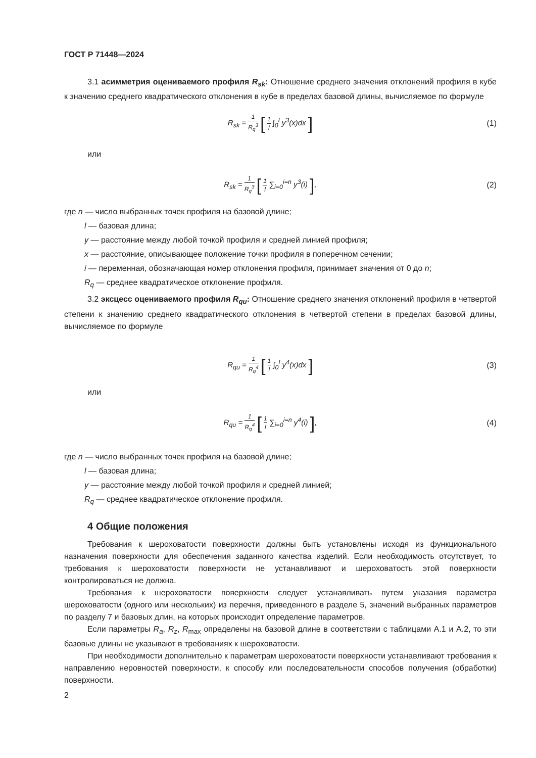ГОСТ Р 71448—2024
3.1 асимметрия оцениваемого профиля R<sub>sk</sub>: Отношение среднего значения отклонений профиля в кубе к значению среднего квадратического отклонения в кубе в пределах базовой длины, вычисляемое по формуле
R<sub>sk</sub> = 1 R<sub>q</sub><sup>3</sup> [ 1 l ∫<sub>0</sub><sup>l</sup> y<sup>3</sup>(x)dx ]
(1)
или
R<sub>sk</sub> = 1 R<sub>q</sub><sup>3</sup> [ 1 l ∑<sub>i=0</sub><sup>i=n</sup> y<sup>3</sup>(i) ],
(2)
где n — число выбранных точек профиля на базовой длине;
l — базовая длина;
y — расстояние между любой точкой профиля и средней линией профиля;
x — расстояние, описывающее положение точки профиля в поперечном сечении;
i — переменная, обозначающая номер отклонения профиля, принимает значения от 0 до n;
R<sub>q</sub> — среднее квадратическое отклонение профиля.
3.2 эксцесс оцениваемого профиля R<sub>qu</sub>: Отношение среднего значения отклонений профиля в четвертой степени к значению среднего квадратического отклонения в четвертой степени в пределах базовой длины, вычисляемое по формуле
R<sub>qu</sub> = 1 R<sub>q</sub><sup>4</sup> [ 1 l ∫<sub>0</sub><sup>l</sup> y<sup>4</sup>(x)dx ]
(3)
или
R<sub>qu</sub> = 1 R<sub>q</sub><sup>4</sup> [ 1 l ∑<sub>i=0</sub><sup>i=n</sup> y<sup>4</sup>(i) ],
(4)
где n — число выбранных точек профиля на базовой длине;
l — базовая длина;
y — расстояние между любой точкой профиля и средней линией;
R<sub>q</sub> — среднее квадратическое отклонение профиля.
4 Общие положения
Требования к шероховатости поверхности должны быть установлены исходя из функционального назначения поверхности для обеспечения заданного качества изделий. Если необходимость отсутствует, то требования к шероховатости поверхности не устанавливают и шероховатость этой поверхности контролироваться не должна.
Требования к шероховатости поверхности следует устанавливать путем указания параметра шероховатости (одного или нескольких) из перечня, приведенного в разделе 5, значений выбранных параметров по разделу 7 и базовых длин, на которых происходит определение параметров.
Если параметры R<sub>a</sub>, R<sub>z</sub>, R<sub>max</sub> определены на базовой длине в соответствии с таблицами А.1 и А.2, то эти базовые длины не указывают в требованиях к шероховатости.
При необходимости дополнительно к параметрам шероховатости поверхности устанавливают требования к направлению неровностей поверхности, к способу или последовательности способов получения (обработки) поверхности.
2